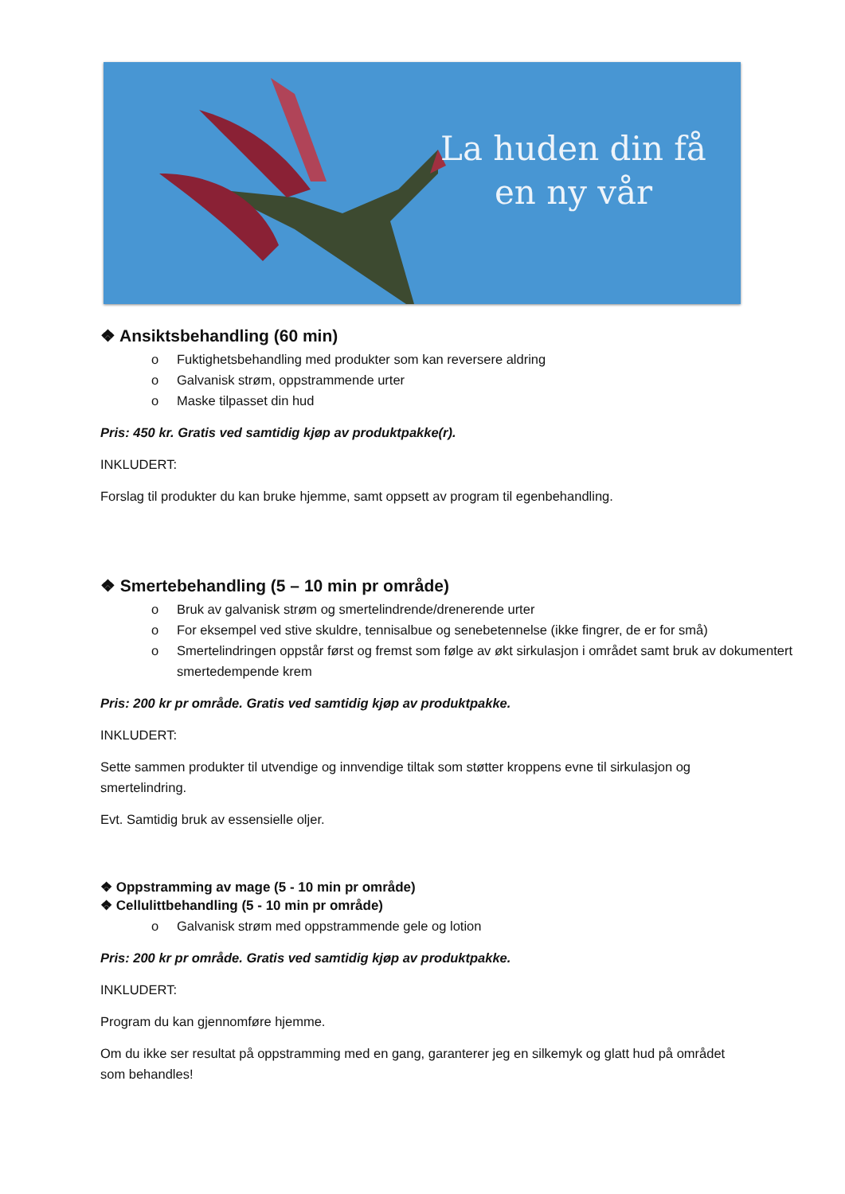La huden din få
en ny vår
❖ Ansiktsbehandling (60 min)
o Fuktighetsbehandling med produkter som kan reversere aldring
o Galvanisk strøm, oppstrammende urter
o Maske tilpasset din hud
Pris: 450 kr. Gratis ved samtidig kjøp av produktpakke(r).
INKLUDERT:
Forslag til produkter du kan bruke hjemme, samt oppsett av program til egenbehandling.
❖ Smertebehandling (5 – 10 min pr område)
o Bruk av galvanisk strøm og smertelindrende/drenerende urter
o For eksempel ved stive skuldre, tennisalbue og senebetennelse (ikke fingrer, de er for små)
o Smertelindringen oppstår først og fremst som følge av økt sirkulasjon i området samt bruk av dokumentert smertedempende krem
Pris: 200 kr pr område. Gratis ved samtidig kjøp av produktpakke.
INKLUDERT:
Sette sammen produkter til utvendige og innvendige tiltak som støtter kroppens evne til sirkulasjon og smertelindring.
Evt. Samtidig bruk av essensielle oljer.
❖ Oppstramming av mage (5 - 10 min pr område)
❖ Cellulittbehandling (5 - 10 min pr område)
o Galvanisk strøm med oppstrammende gele og lotion
Pris: 200 kr pr område. Gratis ved samtidig kjøp av produktpakke.
INKLUDERT:
Program du kan gjennomføre hjemme.
Om du ikke ser resultat på oppstramming med en gang, garanterer jeg en silkemyk og glatt hud på området som behandles!